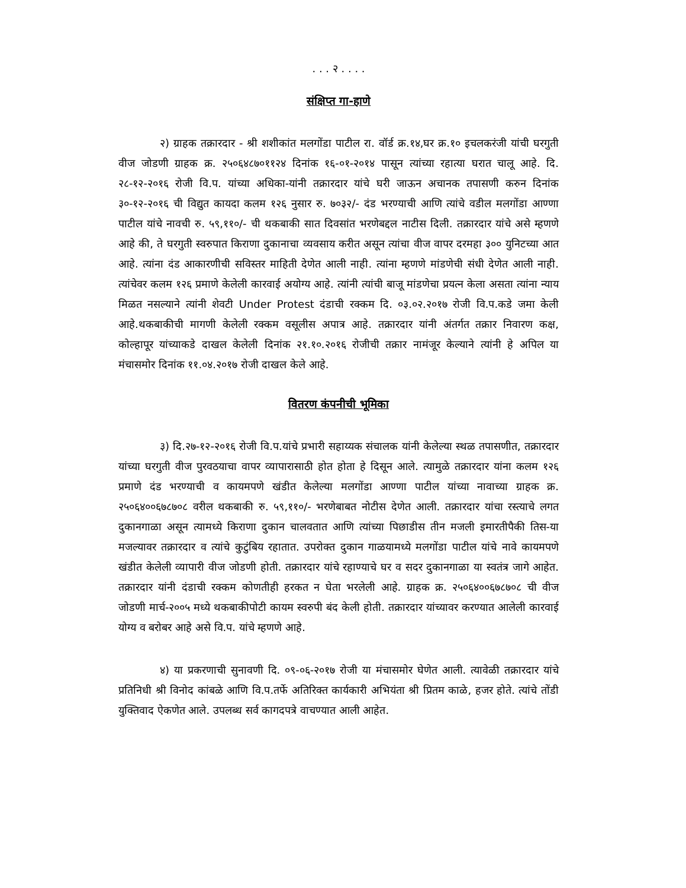. . . २ . . . .
संक्षिप्त गा-हाणे
२) ग्राहक तक्रारदार - श्री शशीकांत मलगोंडा पाटील रा. वॉर्ड क्र.१४,घर क्र.१० इचलकरंजी यांची घरगुती वीज जोडणी ग्राहक क्र. २५०६४८७०११२४ दिनांक १६-०१-२०१४ पासून त्यांच्या रहात्या घरात चालू आहे. दि. २८-१२-२०१६ रोजी वि.प. यांच्या अधिका-यांनी तक्रारदार यांचे घरी जाऊन अचानक तपासणी करुन दिनांक ३०-१२-२०१६ ची विद्युत कायदा कलम १२६ नुसार रु. ७०३२/- दंड भरण्याची आणि त्यांचे वडील मलगोंडा आण्णा पाटील यांचे नावची रु. ५९,११०/- ची थकबाकी सात दिवसांत भरणेबद्दल नाटीस दिली. तक्रारदार यांचे असे म्हणणे आहे की, ते घरगुती स्वरुपात किराणा दुकानाचा व्यवसाय करीत असून त्यांचा वीज वापर दरमहा ३०० युनिटच्या आत आहे. त्यांना दंड आकारणीची सविस्तर माहिती देणेत आली नाही. त्यांना म्हणणे मांडणेची संधी देणेत आली नाही. त्यांचेवर कलम १२६ प्रमाणे केलेली कारवाई अयोग्य आहे. त्यांनी त्यांची बाजू मांडणेचा प्रयत्न केला असता त्यांना न्याय मिळत नसल्याने त्यांनी शेवटी Under Protest दंडाची रक्कम दि. ०३.०२.२०१७ रोजी वि.प.कडे जमा केली आहे.थकबाकीची मागणी केलेली रक्कम वसूलीस अपात्र आहे. तक्रारदार यांनी अंतर्गत तक्रार निवारण कक्ष, कोल्हापूर यांच्याकडे दाखल केलेली दिनांक २१.१०.२०१६ रोजीची तक्रार नामंजूर केल्याने त्यांनी हे अपिल या मंचासमोर दिनांक ११.०४.२०१७ रोजी दाखल केले आहे.
वितरण कंपनीची भूमिका
३) दि.२७-१२-२०१६ रोजी वि.प.यांचे प्रभारी सहाय्यक संचालक यांनी केलेल्या स्थळ तपासणीत, तक्रारदार यांच्या घरगुती वीज पुरवठयाचा वापर व्यापारासाठी होत होता हे दिसून आले. त्यामुळे तक्रारदार यांना कलम १२६ प्रमाणे दंड भरण्याची व कायमपणे खंडीत केलेल्या मलगोंडा आण्णा पाटील यांच्या नावाच्या ग्राहक क्र. २५०६४००६७८७०८ वरील थकबाकी रु. ५९,११०/- भरणेबाबत नोटीस देणेत आली. तक्रारदार यांचा रस्त्याचे लगत दुकानगाळा असून त्यामध्ये किराणा दुकान चालवतात आणि त्यांच्या पिछाडीस तीन मजली इमारतीपैकी तिस-या मजल्यावर तक्रारदार व त्यांचे कुटुंबिय रहातात. उपरोक्त दुकान गाळयामध्ये मलगोंडा पाटील यांचे नावे कायमपणे खंडीत केलेली व्यापारी वीज जोडणी होती. तक्रारदार यांचे रहाण्याचे घर व सदर दुकानगाळा या स्वतंत्र जागे आहेत. तक्रारदार यांनी दंडाची रक्कम कोणतीही हरकत न घेता भरलेली आहे. ग्राहक क्र. २५०६४००६७८७०८ ची वीज जोडणी मार्च-२००५ मध्ये थकबाकीपोटी कायम स्वरुपी बंद केली होती. तक्रारदार यांच्यावर करण्यात आलेली कारवाई योग्य व बरोबर आहे असे वि.प. यांचे म्हणणे आहे.
४) या प्रकरणाची सुनावणी दि. ०९-०६-२०१७ रोजी या मंचासमोर घेणेत आली. त्यावेळी तक्रारदार यांचे प्रतिनिधी श्री विनोद कांबळे आणि वि.प.तर्फे अतिरिक्त कार्यकारी अभियंता श्री प्रितम काळे, हजर होते. त्यांचे तोंडी युक्तिवाद ऐकणेत आले. उपलब्ध सर्व कागदपत्रे वाचण्यात आली आहेत.